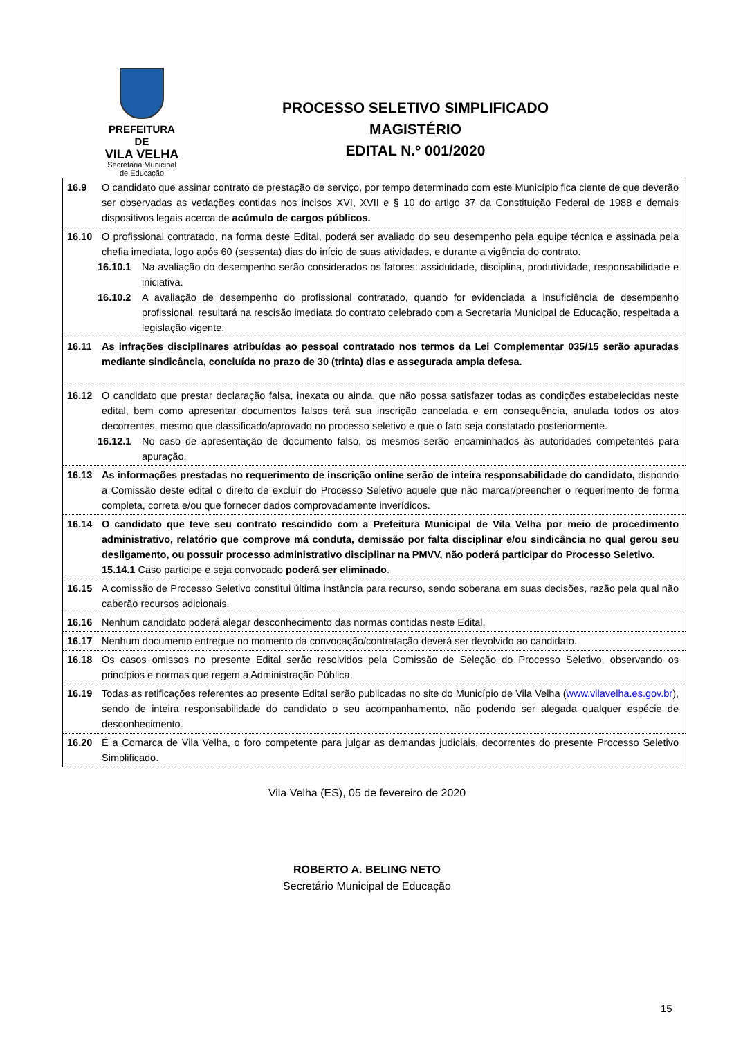PREFEITURA DE
VILA VELHA
Secretaria Municipal de Educação
PROCESSO SELETIVO SIMPLIFICADO
MAGISTÉRIO
EDITAL N.º 001/2020
16.9 O candidato que assinar contrato de prestação de serviço, por tempo determinado com este Município fica ciente de que deverão ser observadas as vedações contidas nos incisos XVI, XVII e § 10 do artigo 37 da Constituição Federal de 1988 e demais dispositivos legais acerca de acúmulo de cargos públicos.
16.10 O profissional contratado, na forma deste Edital, poderá ser avaliado do seu desempenho pela equipe técnica e assinada pela chefia imediata, logo após 60 (sessenta) dias do início de suas atividades, e durante a vigência do contrato.
16.10.1 Na avaliação do desempenho serão considerados os fatores: assiduidade, disciplina, produtividade, responsabilidade e iniciativa.
16.10.2 A avaliação de desempenho do profissional contratado, quando for evidenciada a insuficiência de desempenho profissional, resultará na rescisão imediata do contrato celebrado com a Secretaria Municipal de Educação, respeitada a legislação vigente.
16.11 As infrações disciplinares atribuídas ao pessoal contratado nos termos da Lei Complementar 035/15 serão apuradas mediante sindicância, concluída no prazo de 30 (trinta) dias e assegurada ampla defesa.
16.12 O candidato que prestar declaração falsa, inexata ou ainda, que não possa satisfazer todas as condições estabelecidas neste edital, bem como apresentar documentos falsos terá sua inscrição cancelada e em consequência, anulada todos os atos decorrentes, mesmo que classificado/aprovado no processo seletivo e que o fato seja constatado posteriormente.
16.12.1 No caso de apresentação de documento falso, os mesmos serão encaminhados às autoridades competentes para apuração.
16.13 As informações prestadas no requerimento de inscrição online serão de inteira responsabilidade do candidato, dispondo a Comissão deste edital o direito de excluir do Processo Seletivo aquele que não marcar/preencher o requerimento de forma completa, correta e/ou que fornecer dados comprovadamente inverídicos.
16.14 O candidato que teve seu contrato rescindido com a Prefeitura Municipal de Vila Velha por meio de procedimento administrativo, relatório que comprove má conduta, demissão por falta disciplinar e/ou sindicância no qual gerou seu desligamento, ou possuir processo administrativo disciplinar na PMVV, não poderá participar do Processo Seletivo.
15.14.1 Caso participe e seja convocado poderá ser eliminado.
16.15 A comissão de Processo Seletivo constitui última instância para recurso, sendo soberana em suas decisões, razão pela qual não caberão recursos adicionais.
16.16 Nenhum candidato poderá alegar desconhecimento das normas contidas neste Edital.
16.17 Nenhum documento entregue no momento da convocação/contratação deverá ser devolvido ao candidato.
16.18 Os casos omissos no presente Edital serão resolvidos pela Comissão de Seleção do Processo Seletivo, observando os princípios e normas que regem a Administração Pública.
16.19 Todas as retificações referentes ao presente Edital serão publicadas no site do Município de Vila Velha (www.vilavelha.es.gov.br), sendo de inteira responsabilidade do candidato o seu acompanhamento, não podendo ser alegada qualquer espécie de desconhecimento.
16.20 É a Comarca de Vila Velha, o foro competente para julgar as demandas judiciais, decorrentes do presente Processo Seletivo Simplificado.
Vila Velha (ES), 05 de fevereiro de 2020
ROBERTO A. BELING NETO
Secretário Municipal de Educação
15